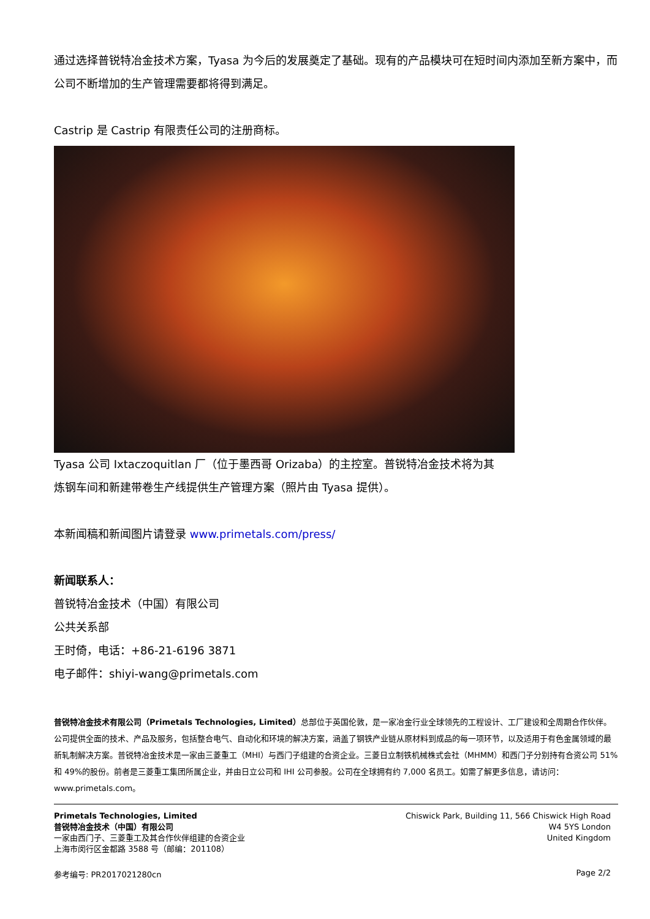通过选择普锐特冶金技术方案，Tyasa 为今后的发展奠定了基础。现有的产品模块可在短时间内添加至新方案中，而公司不断增加的生产管理需要都将得到满足。
Castrip 是 Castrip 有限责任公司的注册商标。
Tyasa 公司 Ixtaczoquitlan 厂（位于墨西哥 Orizaba）的主控室。普锐特冶金技术将为其
炼钢车间和新建带卷生产线提供生产管理方案（照片由 Tyasa 提供）。
本新闻稿和新闻图片请登录 www.primetals.com/press/
新闻联系人：
普锐特冶金技术（中国）有限公司
公共关系部
王时倚，电话：+86-21-6196 3871
电子邮件：shiyi-wang@primetals.com
普锐特冶金技术有限公司（Primetals Technologies, Limited）总部位于英国伦敦，是一家冶金行业全球领先的工程设计、工厂建设和全周期合作伙伴。公司提供全面的技术、产品及服务，包括整合电气、自动化和环境的解决方案，涵盖了钢铁产业链从原材料到成品的每一项环节，以及适用于有色金属领域的最新轧制解决方案。普锐特冶金技术是一家由三菱重工（MHI）与西门子组建的合资企业。三菱日立制铁机械株式会社（MHMM）和西门子分别持有合资公司 51%和 49%的股份。前者是三菱重工集团所属企业，并由日立公司和 IHI 公司参股。公司在全球拥有约 7,000 名员工。如需了解更多信息，请访问：www.primetals.com。
Primetals Technologies, Limited
普锐特冶金技术（中国）有限公司
一家由西门子、三菱重工及其合作伙伴组建的合资企业
上海市闵行区金都路 3588 号（邮编：201108）
Chiswick Park, Building 11, 566 Chiswick High Road
W4 5YS London
United Kingdom
参考编号: PR2017021280cn Page 2/2